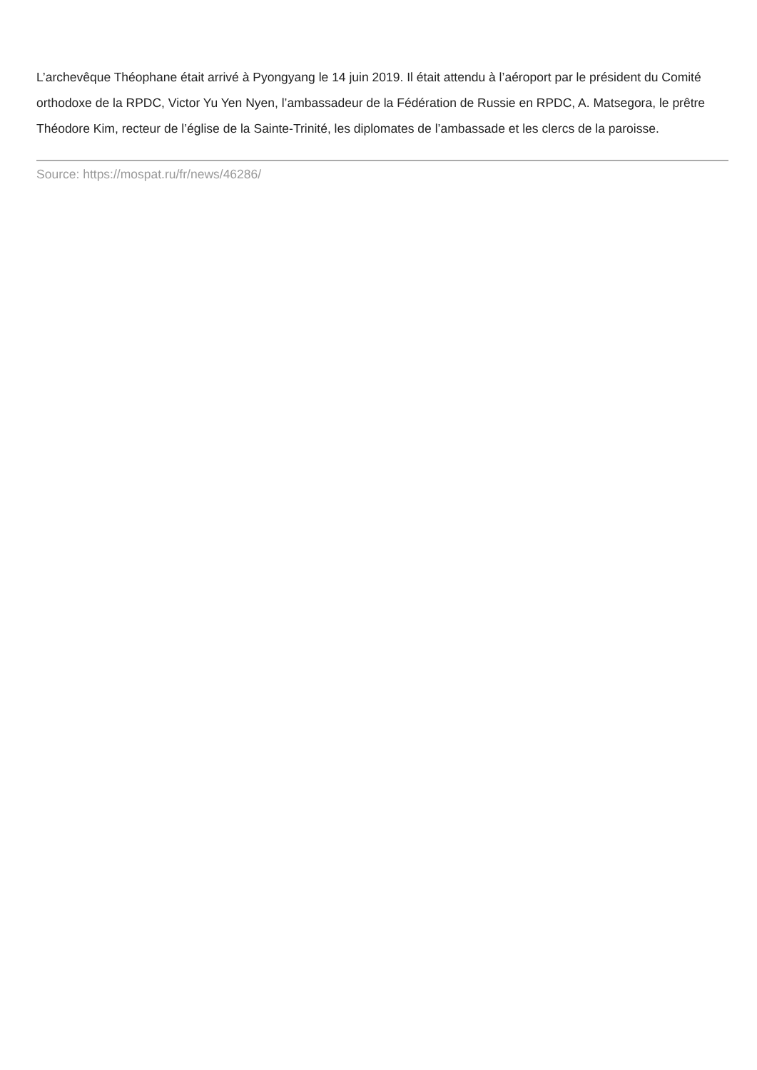L’archevêque Théophane était arrivé à Pyongyang le 14 juin 2019. Il était attendu à l’aéroport par le président du Comité orthodoxe de la RPDC, Victor Yu Yen Nyen, l’ambassadeur de la Fédération de Russie en RPDC, A. Matsegora, le prêtre Théodore Kim, recteur de l’église de la Sainte-Trinité, les diplomates de l’ambassade et les clercs de la paroisse.
Source: https://mospat.ru/fr/news/46286/